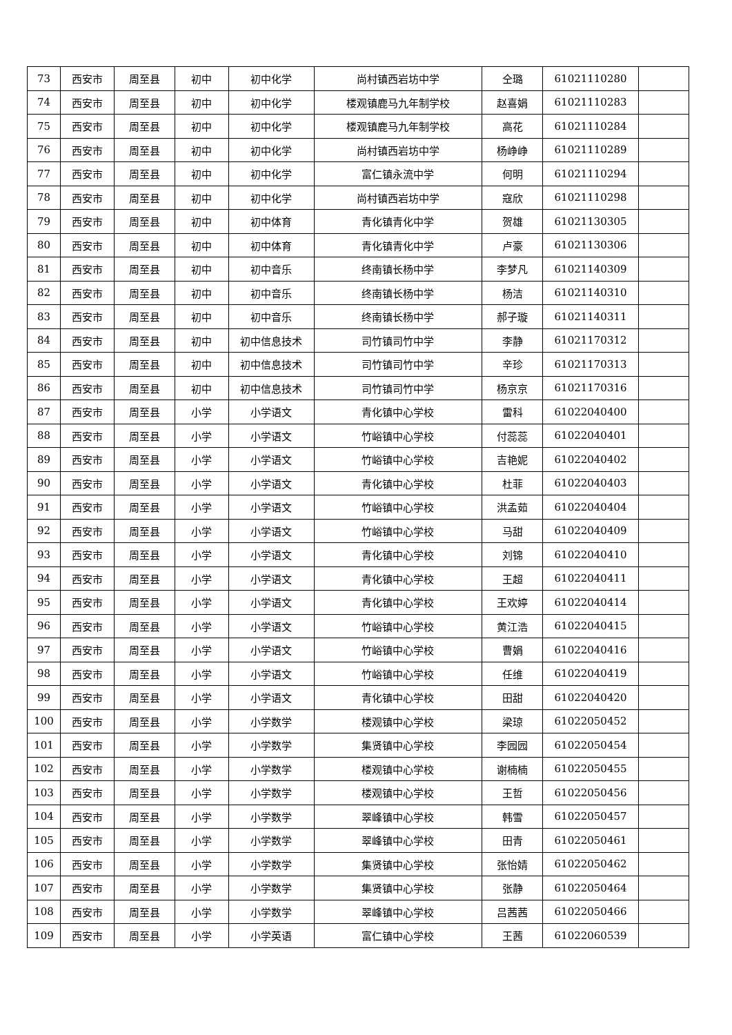| 73 | 西安市 | 周至县 | 初中 | 初中化学 | 尚村镇西岩坊中学 | 仝璐 | 61021110280 | |
| 74 | 西安市 | 周至县 | 初中 | 初中化学 | 楼观镇鹿马九年制学校 | 赵喜娟 | 61021110283 | |
| 75 | 西安市 | 周至县 | 初中 | 初中化学 | 楼观镇鹿马九年制学校 | 高花 | 61021110284 | |
| 76 | 西安市 | 周至县 | 初中 | 初中化学 | 尚村镇西岩坊中学 | 杨峥峥 | 61021110289 | |
| 77 | 西安市 | 周至县 | 初中 | 初中化学 | 富仁镇永流中学 | 何明 | 61021110294 | |
| 78 | 西安市 | 周至县 | 初中 | 初中化学 | 尚村镇西岩坊中学 | 寇欣 | 61021110298 | |
| 79 | 西安市 | 周至县 | 初中 | 初中体育 | 青化镇青化中学 | 贺雄 | 61021130305 | |
| 80 | 西安市 | 周至县 | 初中 | 初中体育 | 青化镇青化中学 | 卢豪 | 61021130306 | |
| 81 | 西安市 | 周至县 | 初中 | 初中音乐 | 终南镇长杨中学 | 李梦凡 | 61021140309 | |
| 82 | 西安市 | 周至县 | 初中 | 初中音乐 | 终南镇长杨中学 | 杨洁 | 61021140310 | |
| 83 | 西安市 | 周至县 | 初中 | 初中音乐 | 终南镇长杨中学 | 郝子璇 | 61021140311 | |
| 84 | 西安市 | 周至县 | 初中 | 初中信息技术 | 司竹镇司竹中学 | 李静 | 61021170312 | |
| 85 | 西安市 | 周至县 | 初中 | 初中信息技术 | 司竹镇司竹中学 | 辛珍 | 61021170313 | |
| 86 | 西安市 | 周至县 | 初中 | 初中信息技术 | 司竹镇司竹中学 | 杨京京 | 61021170316 | |
| 87 | 西安市 | 周至县 | 小学 | 小学语文 | 青化镇中心学校 | 雷科 | 61022040400 | |
| 88 | 西安市 | 周至县 | 小学 | 小学语文 | 竹峪镇中心学校 | 付蕊蕊 | 61022040401 | |
| 89 | 西安市 | 周至县 | 小学 | 小学语文 | 竹峪镇中心学校 | 吉艳妮 | 61022040402 | |
| 90 | 西安市 | 周至县 | 小学 | 小学语文 | 青化镇中心学校 | 杜菲 | 61022040403 | |
| 91 | 西安市 | 周至县 | 小学 | 小学语文 | 竹峪镇中心学校 | 洪孟茹 | 61022040404 | |
| 92 | 西安市 | 周至县 | 小学 | 小学语文 | 竹峪镇中心学校 | 马甜 | 61022040409 | |
| 93 | 西安市 | 周至县 | 小学 | 小学语文 | 青化镇中心学校 | 刘锦 | 61022040410 | |
| 94 | 西安市 | 周至县 | 小学 | 小学语文 | 青化镇中心学校 | 王超 | 61022040411 | |
| 95 | 西安市 | 周至县 | 小学 | 小学语文 | 青化镇中心学校 | 王欢婷 | 61022040414 | |
| 96 | 西安市 | 周至县 | 小学 | 小学语文 | 竹峪镇中心学校 | 黄江浩 | 61022040415 | |
| 97 | 西安市 | 周至县 | 小学 | 小学语文 | 竹峪镇中心学校 | 曹娟 | 61022040416 | |
| 98 | 西安市 | 周至县 | 小学 | 小学语文 | 竹峪镇中心学校 | 任维 | 61022040419 | |
| 99 | 西安市 | 周至县 | 小学 | 小学语文 | 青化镇中心学校 | 田甜 | 61022040420 | |
| 100 | 西安市 | 周至县 | 小学 | 小学数学 | 楼观镇中心学校 | 梁琼 | 61022050452 | |
| 101 | 西安市 | 周至县 | 小学 | 小学数学 | 集贤镇中心学校 | 李园园 | 61022050454 | |
| 102 | 西安市 | 周至县 | 小学 | 小学数学 | 楼观镇中心学校 | 谢楠楠 | 61022050455 | |
| 103 | 西安市 | 周至县 | 小学 | 小学数学 | 楼观镇中心学校 | 王哲 | 61022050456 | |
| 104 | 西安市 | 周至县 | 小学 | 小学数学 | 翠峰镇中心学校 | 韩雪 | 61022050457 | |
| 105 | 西安市 | 周至县 | 小学 | 小学数学 | 翠峰镇中心学校 | 田青 | 61022050461 | |
| 106 | 西安市 | 周至县 | 小学 | 小学数学 | 集贤镇中心学校 | 张怡婧 | 61022050462 | |
| 107 | 西安市 | 周至县 | 小学 | 小学数学 | 集贤镇中心学校 | 张静 | 61022050464 | |
| 108 | 西安市 | 周至县 | 小学 | 小学数学 | 翠峰镇中心学校 | 吕茜茜 | 61022050466 | |
| 109 | 西安市 | 周至县 | 小学 | 小学英语 | 富仁镇中心学校 | 王茜 | 61022060539 | |